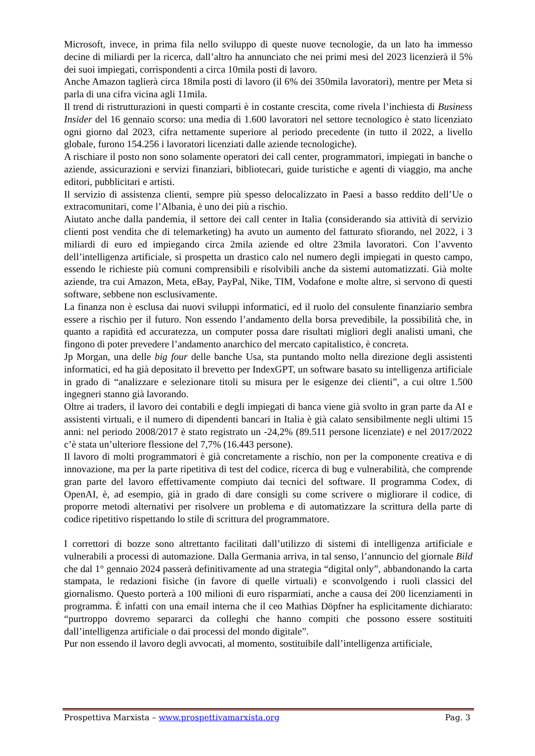Microsoft, invece, in prima fila nello sviluppo di queste nuove tecnologie, da un lato ha immesso decine di miliardi per la ricerca, dall’altro ha annunciato che nei primi mesi del 2023 licenzierà il 5% dei suoi impiegati, corrispondenti a circa 10mila posti di lavoro.
Anche Amazon taglierà circa 18mila posti di lavoro (il 6% dei 350mila lavoratori), mentre per Meta si parla di una cifra vicina agli 11mila.
Il trend di ristrutturazioni in questi comparti è in costante crescita, come rivela l’inchiesta di Business Insider del 16 gennaio scorso: una media di 1.600 lavoratori nel settore tecnologico è stato licenziato ogni giorno dal 2023, cifra nettamente superiore al periodo precedente (in tutto il 2022, a livello globale, furono 154.256 i lavoratori licenziati dalle aziende tecnologiche).
A rischiare il posto non sono solamente operatori dei call center, programmatori, impiegati in banche o aziende, assicurazioni e servizi finanziari, bibliotecari, guide turistiche e agenti di viaggio, ma anche editori, pubblicitari e artisti.
Il servizio di assistenza clienti, sempre più spesso delocalizzato in Paesi a basso reddito dell’Ue o extracomunitari, come l’Albania, è uno dei più a rischio.
Aiutato anche dalla pandemia, il settore dei call center in Italia (considerando sia attività di servizio clienti post vendita che di telemarketing) ha avuto un aumento del fatturato sfiorando, nel 2022, i 3 miliardi di euro ed impiegando circa 2mila aziende ed oltre 23mila lavoratori. Con l’avvento dell’intelligenza artificiale, si prospetta un drastico calo nel numero degli impiegati in questo campo, essendo le richieste più comuni comprensibili e risolvibili anche da sistemi automatizzati. Già molte aziende, tra cui Amazon, Meta, eBay, PayPal, Nike, TIM, Vodafone e molte altre, si servono di questi software, sebbene non esclusivamente.
La finanza non è esclusa dai nuovi sviluppi informatici, ed il ruolo del consulente finanziario sembra essere a rischio per il futuro. Non essendo l’andamento della borsa prevedibile, la possibilità che, in quanto a rapidità ed accuratezza, un computer possa dare risultati migliori degli analisti umani, che fingono di poter prevedere l’andamento anarchico del mercato capitalistico, è concreta.
Jp Morgan, una delle big four delle banche Usa, sta puntando molto nella direzione degli assistenti informatici, ed ha già depositato il brevetto per IndexGPT, un software basato su intelligenza artificiale in grado di “analizzare e selezionare titoli su misura per le esigenze dei clienti”, a cui oltre 1.500 ingegneri stanno già lavorando.
Oltre ai traders, il lavoro dei contabili e degli impiegati di banca viene già svolto in gran parte da AI e assistenti virtuali, e il numero di dipendenti bancari in Italia è già calato sensibilmente negli ultimi 15 anni: nel periodo 2008/2017 è stato registrato un -24,2% (89.511 persone licenziate) e nel 2017/2022 c’è stata un’ulteriore flessione del 7,7% (16.443 persone).
Il lavoro di molti programmatori è già concretamente a rischio, non per la componente creativa e di innovazione, ma per la parte ripetitiva di test del codice, ricerca di bug e vulnerabilità, che comprende gran parte del lavoro effettivamente compiuto dai tecnici del software. Il programma Codex, di OpenAI, è, ad esempio, già in grado di dare consigli su come scrivere o migliorare il codice, di proporre metodi alternativi per risolvere un problema e di automatizzare la scrittura della parte di codice ripetitivo rispettando lo stile di scrittura del programmatore.
I correttori di bozze sono altrettanto facilitati dall’utilizzo di sistemi di intelligenza artificiale e vulnerabili a processi di automazione. Dalla Germania arriva, in tal senso, l’annuncio del giornale Bild che dal 1° gennaio 2024 passerà definitivamente ad una strategia “digital only”, abbandonando la carta stampata, le redazioni fisiche (in favore di quelle virtuali) e sconvolgendo i ruoli classici del giornalismo. Questo porterà a 100 milioni di euro risparmiati, anche a causa dei 200 licenziamenti in programma. È infatti con una email interna che il ceo Mathias Döpfner ha esplicitamente dichiarato: “purtroppo dovremo separarci da colleghi che hanno compiti che possono essere sostituiti dall’intelligenza artificiale o dai processi del mondo digitale”.
Pur non essendo il lavoro degli avvocati, al momento, sostituibile dall’intelligenza artificiale,
Prospettiva Marxista – www.prospettivamarxista.org Pag. 3